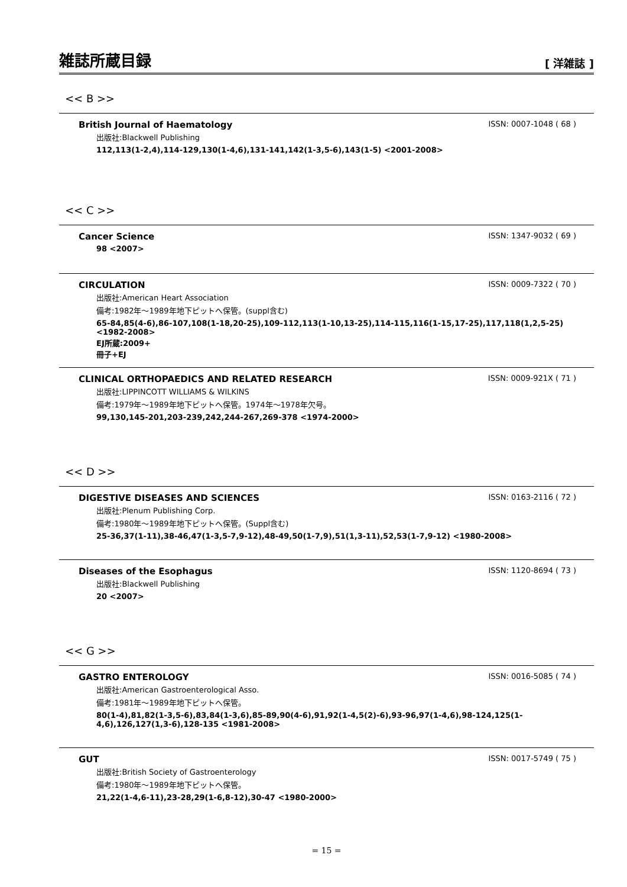雑誌所蔵目録
[ 洋雑誌 ]
<< B >>
British Journal of Haematology ISSN: 0007-1048 ( 68 )
出版社:Blackwell Publishing
112,113(1-2,4),114-129,130(1-4,6),131-141,142(1-3,5-6),143(1-5) <2001-2008>
<< C >>
Cancer Science ISSN: 1347-9032 ( 69 )
98 <2007>
CIRCULATION ISSN: 0009-7322 ( 70 )
出版社:American Heart Association
備考:1982年～1989年地下ピットへ保管。(suppl含む)
65-84,85(4-6),86-107,108(1-18,20-25),109-112,113(1-10,13-25),114-115,116(1-15,17-25),117,118(1,2,5-25) <1982-2008>
EJ所蔵:2009+
冊子+EJ
CLINICAL ORTHOPAEDICS AND RELATED RESEARCH ISSN: 0009-921X ( 71 )
出版社:LIPPINCOTT WILLIAMS & WILKINS
備考:1979年～1989年地下ピットへ保管。1974年～1978年欠号。
99,130,145-201,203-239,242,244-267,269-378 <1974-2000>
<< D >>
DIGESTIVE DISEASES AND SCIENCES ISSN: 0163-2116 ( 72 )
出版社:Plenum Publishing Corp.
備考:1980年～1989年地下ピットへ保管。(Suppl含む)
25-36,37(1-11),38-46,47(1-3,5-7,9-12),48-49,50(1-7,9),51(1,3-11),52,53(1-7,9-12) <1980-2008>
Diseases of the Esophagus ISSN: 1120-8694 ( 73 )
出版社:Blackwell Publishing
20 <2007>
<< G >>
GASTRO ENTEROLOGY ISSN: 0016-5085 ( 74 )
出版社:American Gastroenterological Asso.
備考:1981年～1989年地下ピットへ保管。
80(1-4),81,82(1-3,5-6),83,84(1-3,6),85-89,90(4-6),91,92(1-4,5(2)-6),93-96,97(1-4,6),98-124,125(1-4,6),126,127(1,3-6),128-135 <1981-2008>
GUT ISSN: 0017-5749 ( 75 )
出版社:British Society of Gastroenterology
備考:1980年～1989年地下ピットへ保管。
21,22(1-4,6-11),23-28,29(1-6,8-12),30-47 <1980-2000>
= 15 =